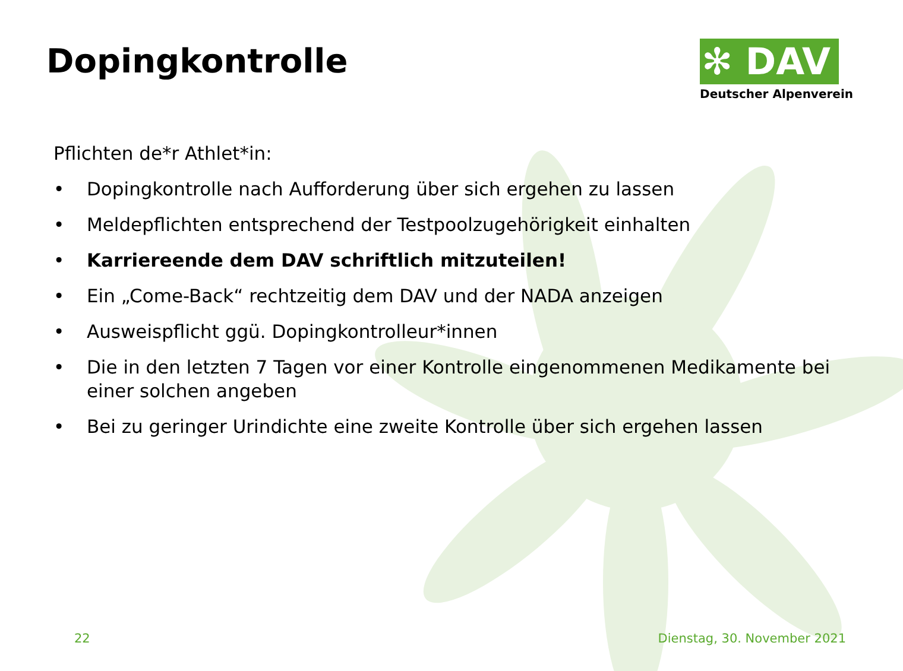Dopingkontrolle
✻ DAV
Deutscher Alpenverein
Pflichten de*r Athlet*in:
• Dopingkontrolle nach Aufforderung über sich ergehen zu lassen
• Meldepflichten entsprechend der Testpoolzugehörigkeit einhalten
• Karriereende dem DAV schriftlich mitzuteilen!
• Ein „Come-Back“ rechtzeitig dem DAV und der NADA anzeigen
• Ausweispflicht ggü. Dopingkontrolleur*innen
• Die in den letzten 7 Tagen vor einer Kontrolle eingenommenen Medikamente bei einer solchen angeben
• Bei zu geringer Urindichte eine zweite Kontrolle über sich ergehen lassen
22 Dienstag, 30. November 2021